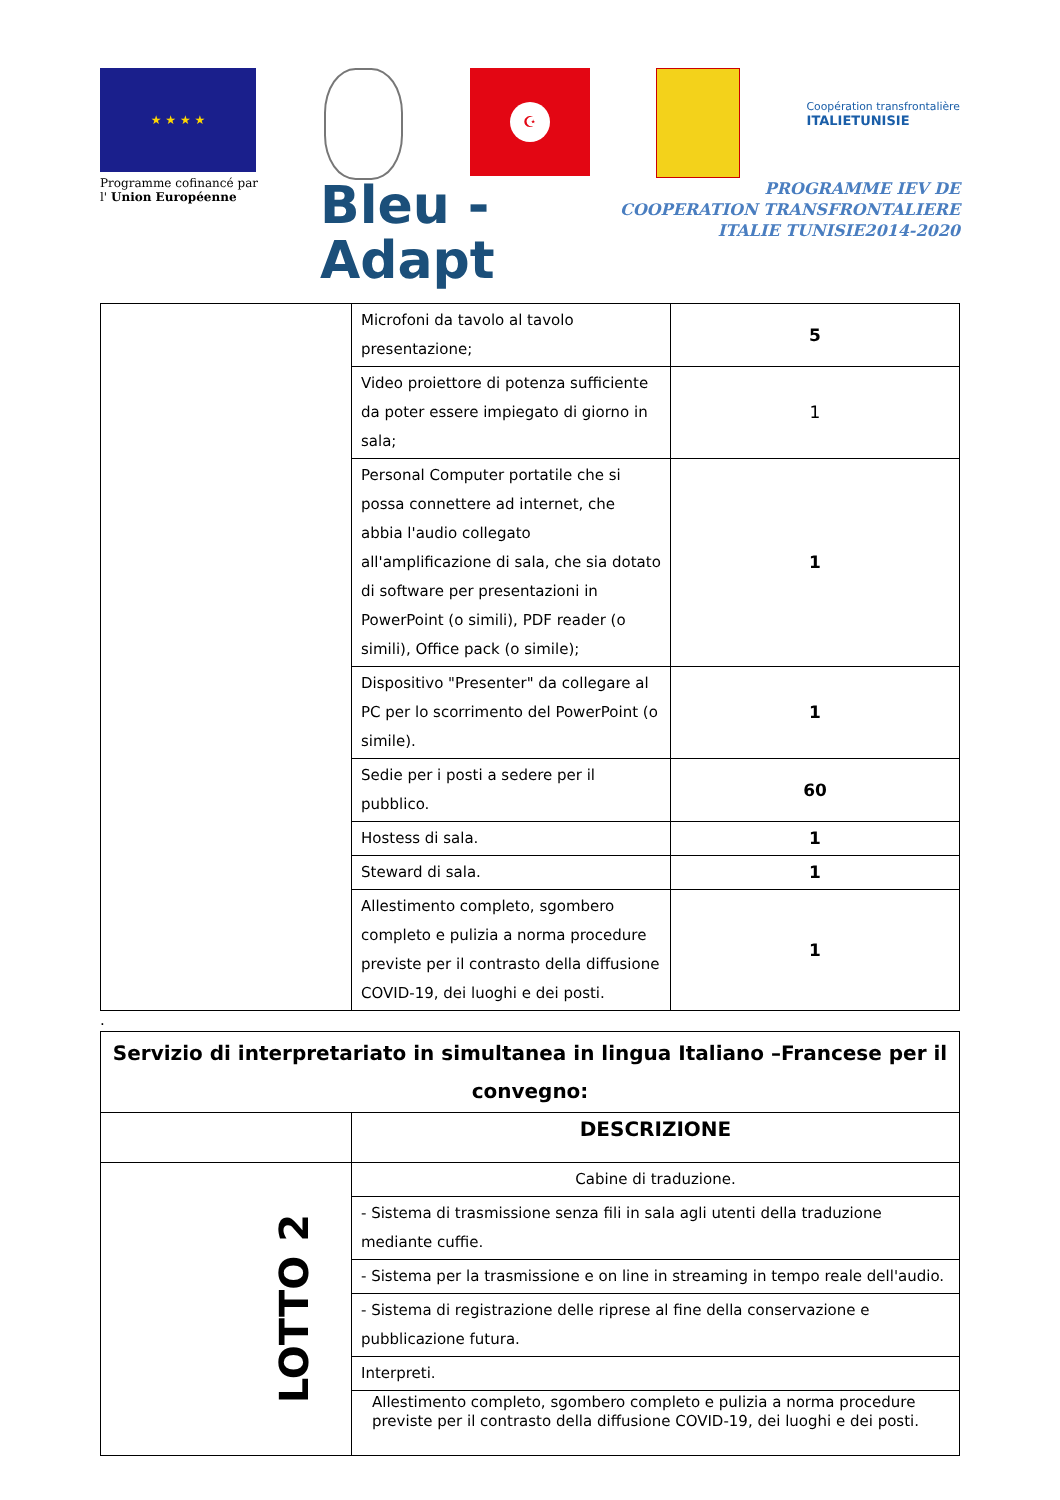★ ★ ★ ★
Programme cofinancé par
l' Union Européenne
☪
Coopération transfrontalière
ITALIETUNISIE
Bleu -
Adapt
PROGRAMME IEV DE
COOPERATION TRANSFRONTALIERE
ITALIE TUNISIE2014-2020
| | Microfoni da tavolo al tavolo presentazione; | 5 |
| | Video proiettore di potenza sufficiente da poter essere impiegato di giorno in sala; | 1 |
| | Personal Computer portatile che si possa connettere ad internet, che abbia l'audio collegato all'amplificazione di sala, che sia dotato di software per presentazioni in PowerPoint (o simili), PDF reader (o simili), Office pack (o simile); | 1 |
| | Dispositivo "Presenter" da collegare al PC per lo scorrimento del PowerPoint (o simile). | 1 |
| | Sedie per i posti a sedere per il pubblico. | 60 |
| | Hostess di sala. | 1 |
| | Steward di sala. | 1 |
| | Allestimento completo, sgombero completo e pulizia a norma procedure previste per il contrasto della diffusione COVID-19, dei luoghi e dei posti. | 1 |
.
| Servizio di interpretariato in simultanea in lingua Italiano –Francese per il convegno: | |
| --- | --- |
| | DESCRIZIONE |
| LOTTO 2 | Cabine di traduzione. |
| | - Sistema di trasmissione senza fili in sala agli utenti della traduzione mediante cuffie. |
| | - Sistema per la trasmissione e on line in streaming in tempo reale dell'audio. |
| | - Sistema di registrazione delle riprese al fine della conservazione e pubblicazione futura. |
| | Interpreti. |
| | Allestimento completo, sgombero completo e pulizia a norma procedure previste per il contrasto della diffusione COVID-19, dei luoghi e dei posti. |